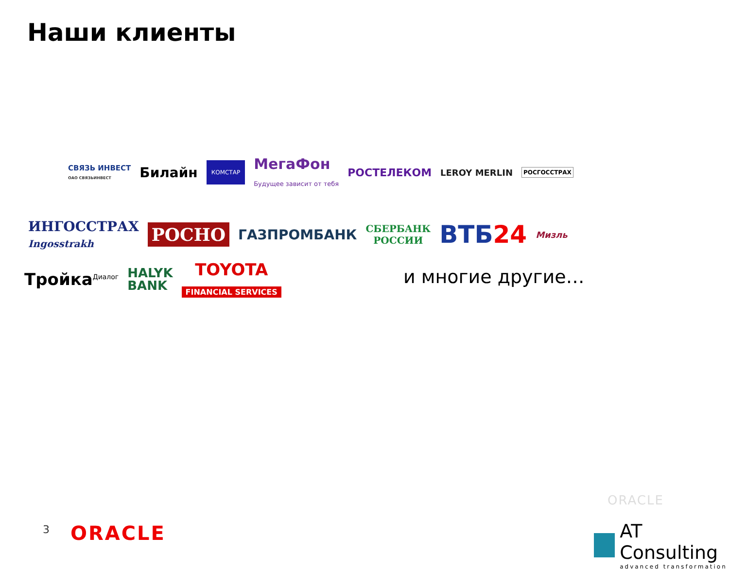Наши клиенты
СВЯЗЬ ИНВЕСТ
ОАО СВЯЗЬИНВЕСТ Билайн КОМСТАР МегаФон
Будущее зависит от тебя РОСТЕЛЕКОМ LEROY MERLIN РОСГОССТРАХ
ИНГОССТРАХ
Ingosstrakh РОСНО ГАЗПРОМБАНК СБЕРБАНК
РОССИИ ВТБ24 Мизль
Тройка<sup>Диалог</sup> HALYK
BANK TOYOTA
FINANCIAL SERVICES
и многие другие…
3 ORACLE
ORACLE
AT Consulting
advanced transformation